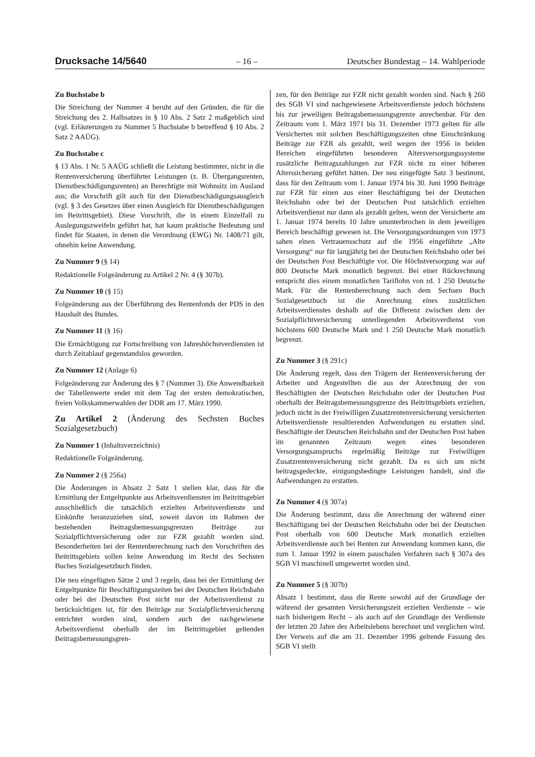Drucksache 14/5640 – 16 – Deutscher Bundestag – 14. Wahlperiode
Zu Buchstabe b
Die Streichung der Nummer 4 beruht auf den Gründen, die für die Streichung des 2. Halbsatzes in § 10 Abs. 2 Satz 2 maßgeblich sind (vgl. Erläuterungen zu Nummer 5 Buchstabe b betreffend § 10 Abs. 2 Satz 2 AAÜG).
Zu Buchstabe c
§ 13 Abs. 1 Nr. 5 AAÜG schließt die Leistung bestimmter, nicht in die Rentenversicherung überführter Leistungen (z. B. Übergangsrenten, Dienstbeschädigungsrenten) an Berechtigte mit Wohnsitz im Ausland aus; die Vorschrift gilt auch für den Dienstbeschädigungsausgleich (vgl. § 3 des Gesetzes über einen Ausgleich für Dienstbeschädigungen im Beitrittsgebiet). Diese Vorschrift, die in einem Einzelfall zu Auslegungszweifeln geführt hat, hat kaum praktische Bedeutung und findet für Staaten, in denen die Verordnung (EWG) Nr. 1408/71 gilt, ohnehin keine Anwendung.
Zu Nummer 9 (§ 14)
Redaktionelle Folgeänderung zu Artikel 2 Nr. 4 (§ 307b).
Zu Nummer 10 (§ 15)
Folgeänderung aus der Überführung des Rentenfonds der PDS in den Haushalt des Bundes.
Zu Nummer 11 (§ 16)
Die Ermächtigung zur Fortschreibung von Jahreshöchstverdiensten ist durch Zeitablauf gegenstandslos geworden.
Zu Nummer 12 (Anlage 6)
Folgeänderung zur Änderung des § 7 (Nummer 3). Die Anwendbarkeit der Tabellenwerte endet mit dem Tag der ersten demokratischen, freien Volkskammerwahlen der DDR am 17. März 1990.
Zu Artikel 2 (Änderung des Sechsten Buches Sozialgesetzbuch)
Zu Nummer 1 (Inhaltsverzeichnis)
Redaktionelle Folgeänderung.
Zu Nummer 2 (§ 256a)
Die Änderungen in Absatz 2 Satz 1 stellen klar, dass für die Ermittlung der Entgeltpunkte aus Arbeitsverdiensten im Beitrittsgebiet ausschließlich die tatsächlich erzielten Arbeitsverdienste und Einkünfte heranzuziehen sind, soweit davon im Rahmen der bestehenden Beitragsbemessungsgrenzen Beiträge zur Sozialpflichtversicherung oder zur FZR gezahlt worden sind. Besonderheiten bei der Rentenberechnung nach den Vorschriften des Beitrittsgebiets sollen keine Anwendung im Recht des Sechsten Buches Sozialgesetzbuch finden.
Die neu eingefügten Sätze 2 und 3 regeln, dass bei der Ermittlung der Entgeltpunkte für Beschäftigungszeiten bei der Deutschen Reichsbahn oder bei der Deutschen Post nicht nur der Arbeitsverdienst zu berücksichtigen ist, für den Beiträge zur Sozialpflichtversicherung entrichtet worden sind, sondern auch der nachgewiesene Arbeitsverdienst oberhalb der im Beitrittsgebiet geltenden Beitragsbemessungsgren-
zen, für den Beiträge zur FZR nicht gezahlt worden sind. Nach § 260 des SGB VI sind nachgewiesene Arbeitsverdienste jedoch höchstens bis zur jeweiligen Beitragsbemessungsgrenze anrechenbar. Für den Zeitraum vom 1. März 1971 bis 31. Dezember 1973 gelten für alle Versicherten mit solchen Beschäftigungszeiten ohne Einschränkung Beiträge zur FZR als gezahlt, weil wegen der 1956 in beiden Bereichen eingeführten besonderen Altersversorgungssysteme zusätzliche Beitragszahlungen zur FZR nicht zu einer höheren Alterssicherung geführt hätten. Der neu eingefügte Satz 3 bestimmt, dass für den Zeitraum vom 1. Januar 1974 bis 30. Juni 1990 Beiträge zur FZR für einen aus einer Beschäftigung bei der Deutschen Reichsbahn oder bei der Deutschen Post tatsächlich erzielten Arbeitsverdienst nur dann als gezahlt gelten, wenn der Versicherte am 1. Januar 1974 bereits 10 Jahre ununterbrochen in dem jeweiligen Bereich beschäftigt gewesen ist. Die Versorgungsordnungen von 1973 sahen einen Vertrauensschutz auf die 1956 eingeführte „Alte Versorgung“ nur für langjährig bei der Deutschen Reichsbahn oder bei der Deutschen Post Beschäftigte vor. Die Höchstversorgung war auf 800 Deutsche Mark monatlich begrenzt. Bei einer Rückrechnung entspricht dies einem monatlichen Tariflohn von rd. 1 250 Deutsche Mark. Für die Rentenberechnung nach dem Sechsen Buch Sozialgesetzbuch ist die Anrechnung eines zusätzlichen Arbeitsverdienstes deshalb auf die Differenz zwischen dem der Sozialpflichtversicherung unterliegenden Arbeitsverdienst von höchstens 600 Deutsche Mark und 1 250 Deutsche Mark monatlich begrenzt.
Zu Nummer 3 (§ 291c)
Die Änderung regelt, dass den Trägern der Rentenversicherung der Arbeiter und Angestellten die aus der Anrechnung der von Beschäftigten der Deutschen Reichsbahn oder der Deutschen Post oberhalb der Beitragsbemessungsgrenze des Beitrittsgebiets erzielten, jedoch nicht in der Freiwilligen Zusatzrentenversicherung versicherten Arbeitsverdienste resultierenden Aufwendungen zu erstatten sind. Beschäftigte der Deutschen Reichsbahn und der Deutschen Post haben im genannten Zeitraum wegen eines besonderen Versorgungsanspruchs regelmäßig Beiträge zur Freiwilligen Zusatzrentenversicherung nicht gezahlt. Da es sich um nicht beitragsgedeckte, einigungsbedingte Leistungen handelt, sind die Aufwendungen zu erstatten.
Zu Nummer 4 (§ 307a)
Die Änderung bestimmt, dass die Anrechnung der während einer Beschäftigung bei der Deutschen Reichsbahn oder bei der Deutschen Post oberhalb von 600 Deutsche Mark monatlich erzielten Arbeitsverdienste auch bei Renten zur Anwendung kommen kann, die zum 1. Januar 1992 in einem pauschalen Verfahren nach § 307a des SGB VI maschinell umgewertet worden sind.
Zu Nummer 5 (§ 307b)
Absatz 1 bestimmt, dass die Rente sowohl auf der Grundlage der während der gesamten Versicherungszeit erzielten Verdienste – wie nach bisherigem Recht – als auch auf der Grundlage der Verdienste der letzten 20 Jahre des Arbeitslebens berechnet und verglichen wird. Der Verweis auf die am 31. Dezember 1996 geltende Fassung des SGB VI stellt